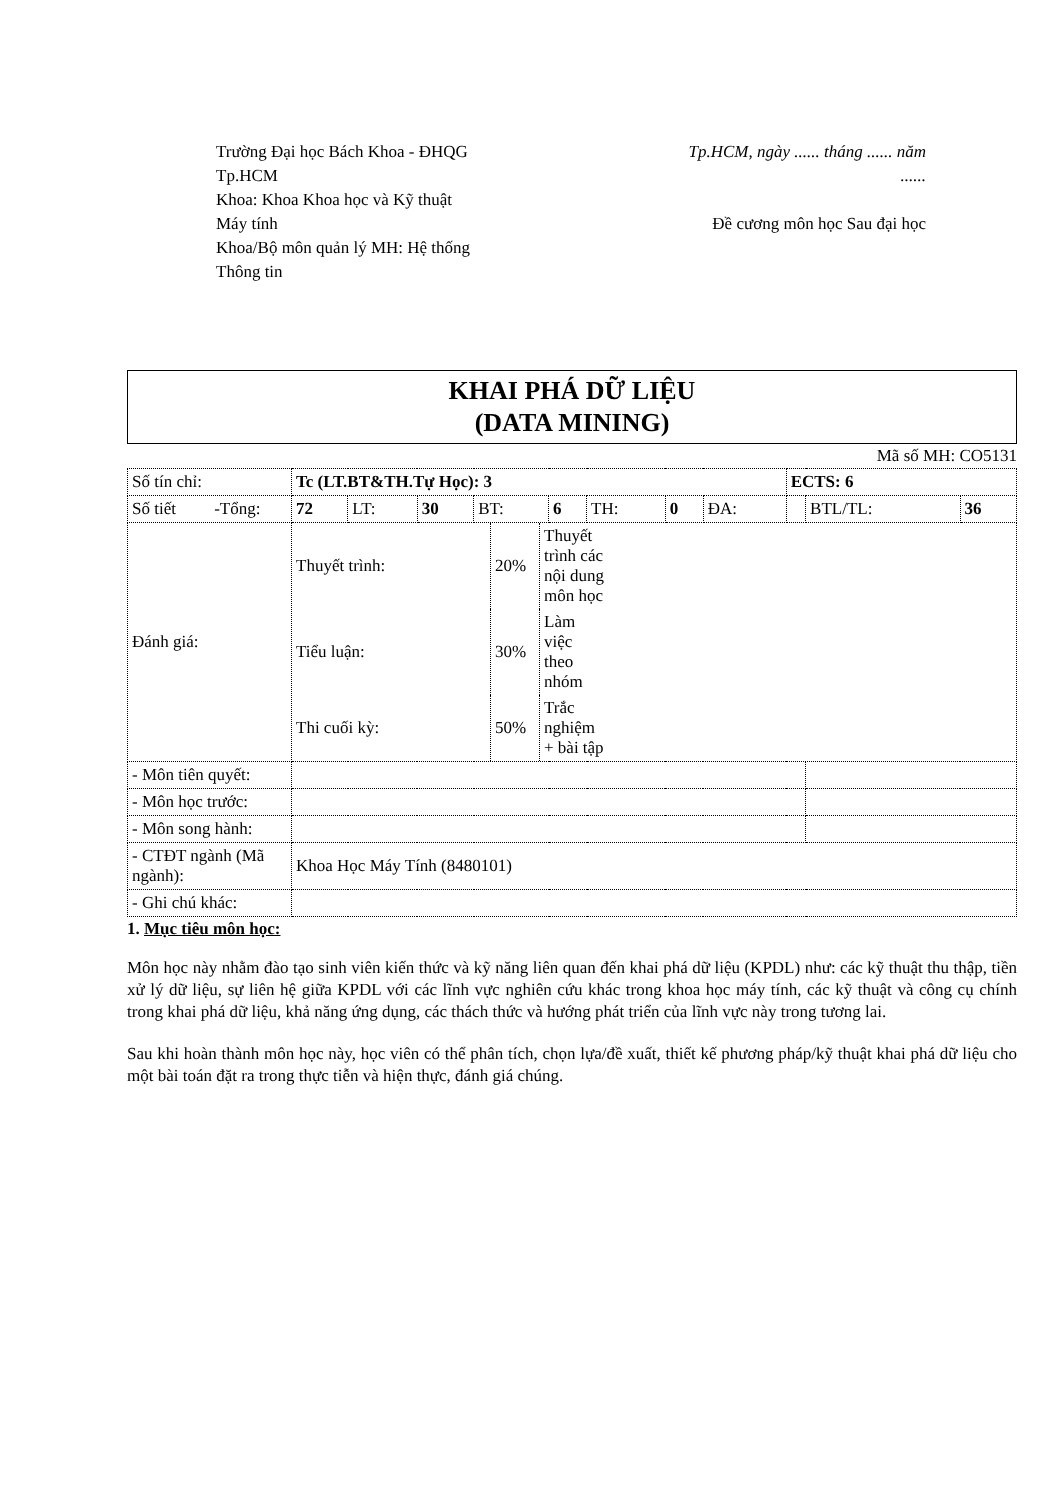Trường Đại học Bách Khoa - ĐHQG Tp.HCM
Khoa: Khoa Khoa học và Kỹ thuật Máy tính
Khoa/Bộ môn quản lý MH: Hệ thống Thông tin
Tp.HCM, ngày ...... tháng ...... năm ......
Đề cương môn học Sau đại học
KHAI PHÁ DỮ LIỆU
(DATA MINING)
Mã số MH: CO5131
| Số tín chỉ: | Tc (LT.BT&TH.Tự Học): 3 | | | | | | | | ECTS: 6 | | |
| Số tiết -Tổng: | 72 | LT: | 30 | BT: | 6 | TH: | 0 | ĐA: | | BTL/TL: | 36 |
| Đánh giá: | / Thuyết trình: / 20% / Thuyết trình các nội dung môn học / / / Tiểu luận: / 30% / Làm việc theo nhóm / / / Thi cuối kỳ: / 50% / Trắc nghiệm + bài tập / / | | | | | | | | | | |
| - Môn tiên quyết: | | | | | | | | | | | |
| - Môn học trước: | | | | | | | | | | | |
| - Môn song hành: | | | | | | | | | | | |
| - CTĐT ngành (Mã ngành): | Khoa Học Máy Tính (8480101) | | | | | | | | | | |
| - Ghi chú khác: | | | | | | | | | | | |
1. Mục tiêu môn học:
Môn học này nhằm đào tạo sinh viên kiến thức và kỹ năng liên quan đến khai phá dữ liệu (KPDL) như: các kỹ thuật thu thập, tiền xử lý dữ liệu, sự liên hệ giữa KPDL với các lĩnh vực nghiên cứu khác trong khoa học máy tính, các kỹ thuật và công cụ chính trong khai phá dữ liệu, khả năng ứng dụng, các thách thức và hướng phát triển của lĩnh vực này trong tương lai.
Sau khi hoàn thành môn học này, học viên có thể phân tích, chọn lựa/đề xuất, thiết kế phương pháp/kỹ thuật khai phá dữ liệu cho một bài toán đặt ra trong thực tiễn và hiện thực, đánh giá chúng.